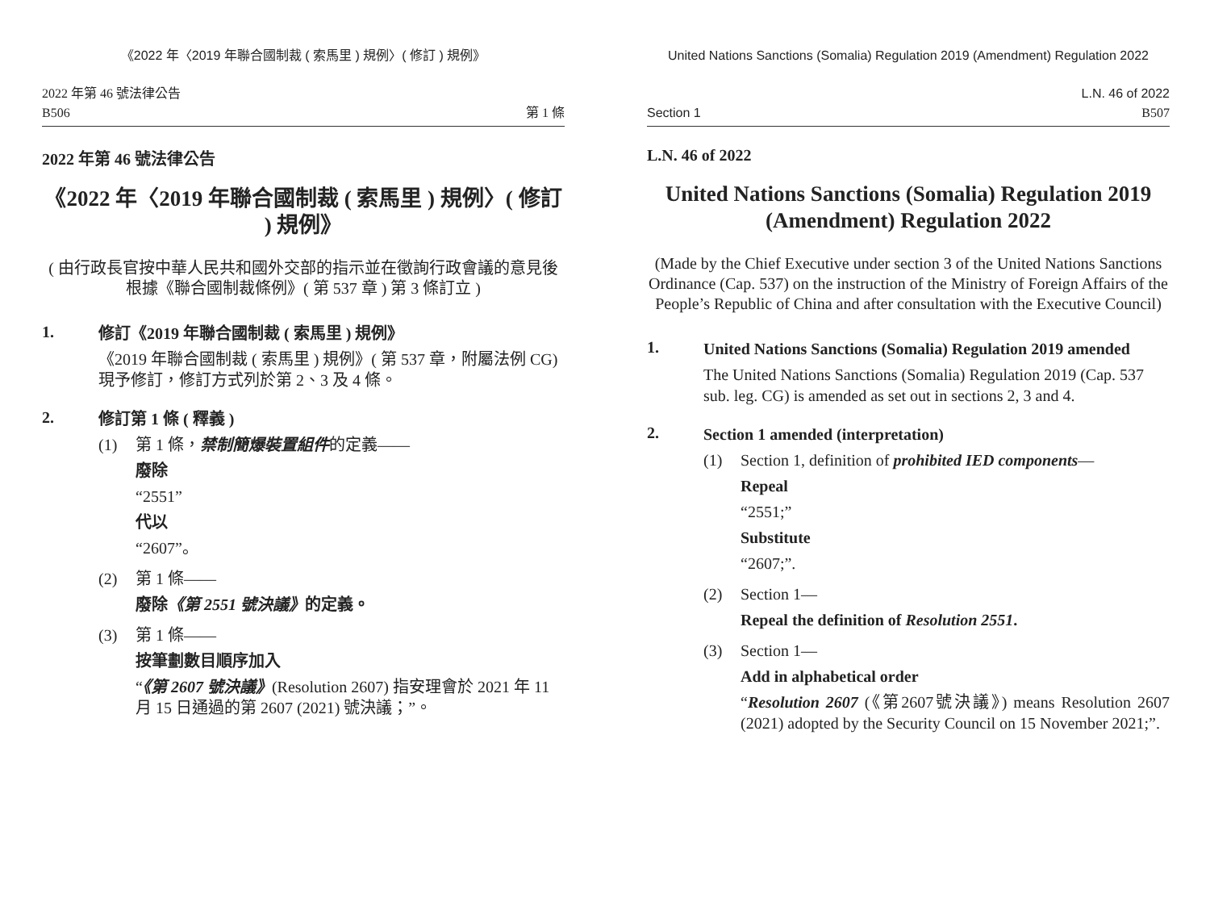《2022 年〈2019 年聯合國制裁 ( 索馬里 ) 規例〉( 修訂 ) 規例》
2022 年第 46 號法律公告
B506
第 1 條
2022 年第 46 號法律公告
《2022 年〈2019 年聯合國制裁 ( 索馬里 ) 規例〉( 修訂 ) 規例》
( 由行政長官按中華人民共和國外交部的指示並在徵詢行政會議的意見後根據《聯合國制裁條例》( 第 537 章 ) 第 3 條訂立 )
1.
修訂《2019 年聯合國制裁 ( 索馬里 ) 規例》
《2019 年聯合國制裁 ( 索馬里 ) 規例》( 第 537 章，附屬法例 CG) 現予修訂，修訂方式列於第 2、3 及 4 條。
2.
修訂第 1 條 ( 釋義 )
(1)
第 1 條，禁制簡爆裝置組件的定義——
廢除
“2551”
代以
“2607”。
(2)
第 1 條——
廢除《第 2551 號決議》的定義。
(3)
第 1 條——
按筆劃數目順序加入
“《第 2607 號決議》(Resolution 2607) 指安理會於 2021 年 11 月 15 日通過的第 2607 (2021) 號決議；”。
United Nations Sanctions (Somalia) Regulation 2019 (Amendment) Regulation 2022
Section 1
L.N. 46 of 2022
B507
L.N. 46 of 2022
United Nations Sanctions (Somalia) Regulation 2019 (Amendment) Regulation 2022
(Made by the Chief Executive under section 3 of the United Nations Sanctions Ordinance (Cap. 537) on the instruction of the Ministry of Foreign Affairs of the People’s Republic of China and after consultation with the Executive Council)
1.
United Nations Sanctions (Somalia) Regulation 2019 amended
The United Nations Sanctions (Somalia) Regulation 2019 (Cap. 537 sub. leg. CG) is amended as set out in sections 2, 3 and 4.
2.
Section 1 amended (interpretation)
(1)
Section 1, definition of prohibited IED components—
Repeal
“2551;”
Substitute
“2607;”.
(2)
Section 1—
Repeal the definition of Resolution 2551.
(3)
Section 1—
Add in alphabetical order
“Resolution 2607 (《第2607號決議》) means Resolution 2607 (2021) adopted by the Security Council on 15 November 2021;”.